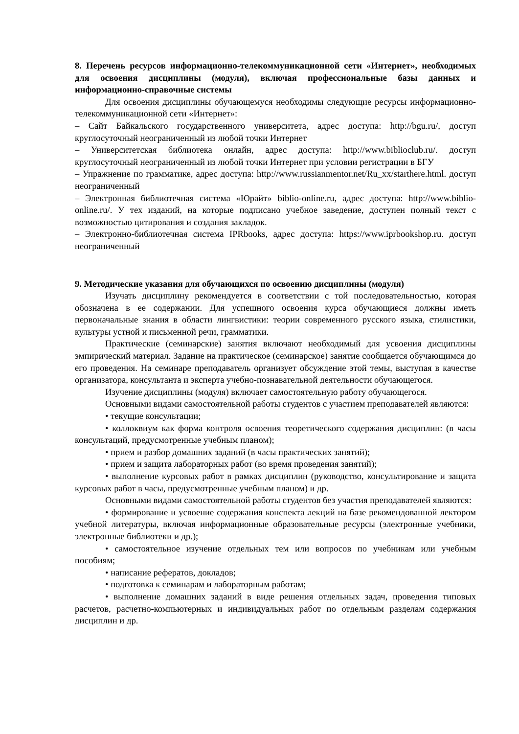8. Перечень ресурсов информационно-телекоммуникационной сети «Интернет», необходимых для освоения дисциплины (модуля), включая профессиональные базы данных и информационно-справочные системы
Для освоения дисциплины обучающемуся необходимы следующие ресурсы информационно-телекоммуникационной сети «Интернет»:
– Сайт Байкальского государственного университета, адрес доступа: http://bgu.ru/, доступ круглосуточный неограниченный из любой точки Интернет
– Университетская библиотека онлайн, адрес доступа: http://www.biblioclub.ru/. доступ круглосуточный неограниченный из любой точки Интернет при условии регистрации в БГУ
– Упражнение по грамматике, адрес доступа: http://www.russianmentor.net/Ru_xx/starthere.html. доступ неограниченный
– Электронная библиотечная система «Юрайт» biblio-online.ru, адрес доступа: http://www.biblio-online.ru/. У тех изданий, на которые подписано учебное заведение, доступен полный текст с возможностью цитирования и создания закладок.
– Электронно-библиотечная система IPRbooks, адрес доступа: https://www.iprbookshop.ru. доступ неограниченный
9. Методические указания для обучающихся по освоению дисциплины (модуля)
Изучать дисциплину рекомендуется в соответствии с той последовательностью, которая обозначена в ее содержании. Для успешного освоения курса обучающиеся должны иметь первоначальные знания в области лингвистики: теории современного русского языка, стилистики, культуры устной и письменной речи, грамматики.
Практические (семинарские) занятия включают необходимый для усвоения дисциплины эмпирический материал. Задание на практическое (семинарское) занятие сообщается обучающимся до его проведения. На семинаре преподаватель организует обсуждение этой темы, выступая в качестве организатора, консультанта и эксперта учебно-познавательной деятельности обучающегося.
Изучение дисциплины (модуля) включает самостоятельную работу обучающегося.
Основными видами самостоятельной работы студентов с участием преподавателей являются:
• текущие консультации;
• коллоквиум как форма контроля освоения теоретического содержания дисциплин: (в часы консультаций, предусмотренные учебным планом);
• прием и разбор домашних заданий (в часы практических занятий);
• прием и защита лабораторных работ (во время проведения занятий);
• выполнение курсовых работ в рамках дисциплин (руководство, консультирование и защита курсовых работ в часы, предусмотренные учебным планом) и др.
Основными видами самостоятельной работы студентов без участия преподавателей являются:
• формирование и усвоение содержания конспекта лекций на базе рекомендованной лектором учебной литературы, включая информационные образовательные ресурсы (электронные учебники, электронные библиотеки и др.);
• самостоятельное изучение отдельных тем или вопросов по учебникам или учебным пособиям;
• написание рефератов, докладов;
• подготовка к семинарам и лабораторным работам;
• выполнение домашних заданий в виде решения отдельных задач, проведения типовых расчетов, расчетно-компьютерных и индивидуальных работ по отдельным разделам содержания дисциплин и др.